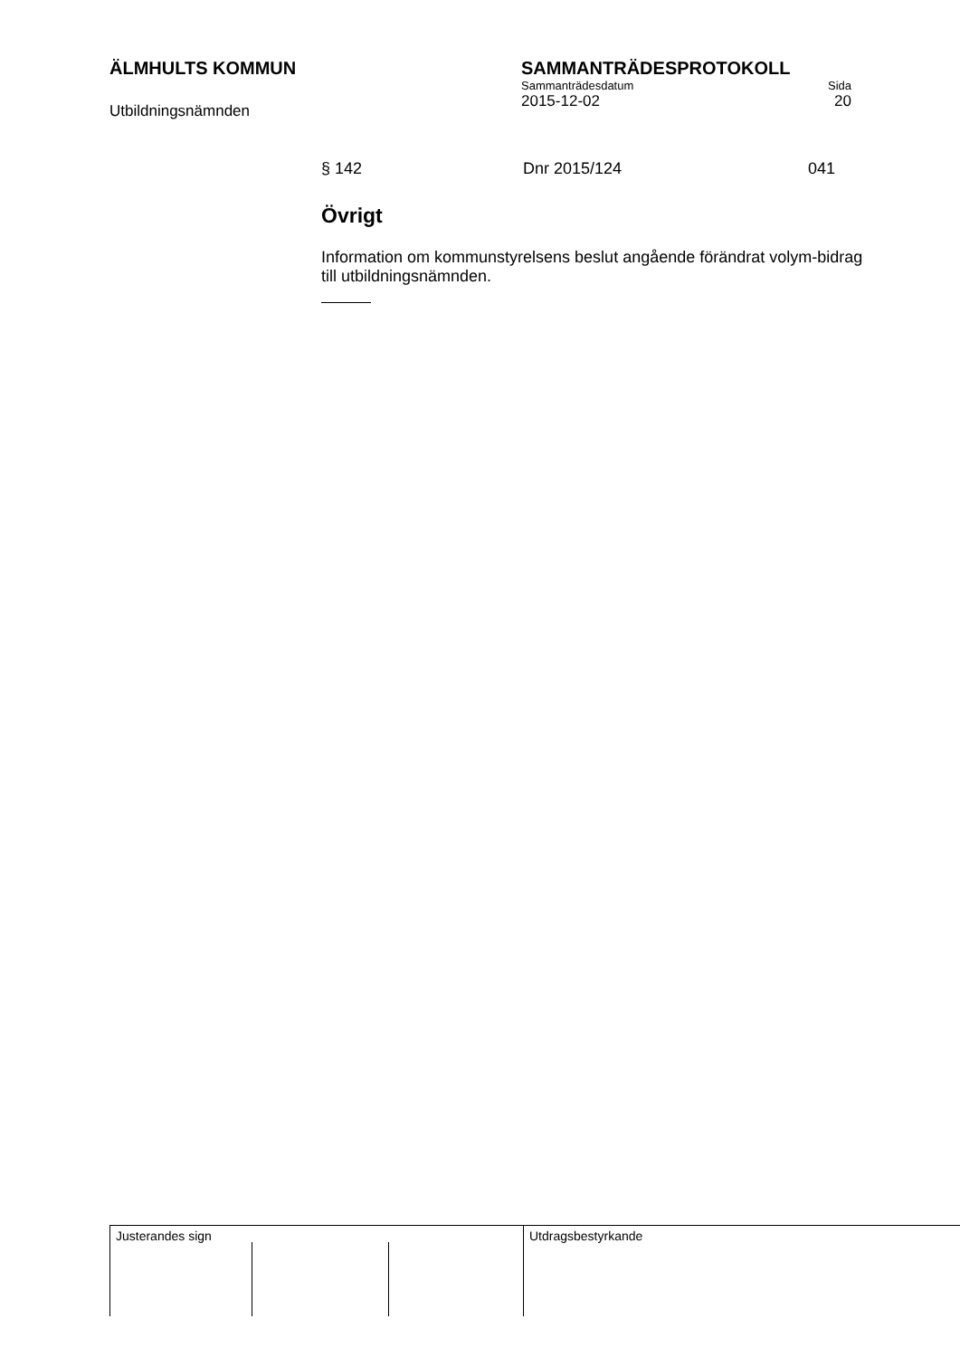ÄLMHULTS KOMMUN
Utbildningsnämnden
SAMMANTRÄDESPROTOKOLL
Sammanträdesdatum Sida
2015-12-02 20
§ 142 Dnr 2015/124 041
Övrigt
Information om kommunstyrelsens beslut angående förändrat volym-bidrag till utbildningsnämnden.
Justerandes sign Utdragsbestyrkande